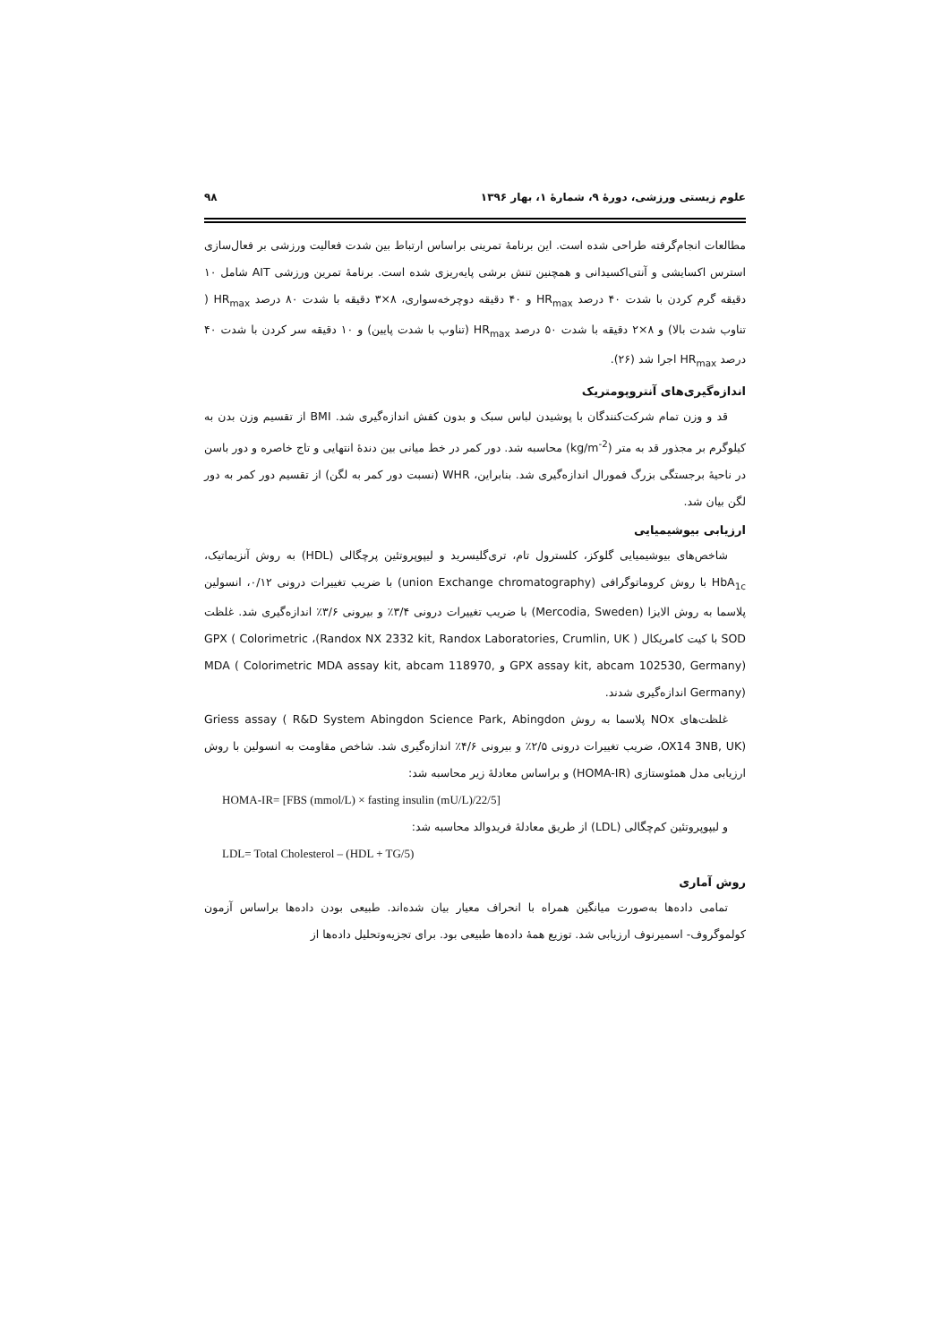علوم زیستی ورزشی، دورهٔ ۹، شمارهٔ ۱، بهار ۱۳۹۶ ۹۸
مطالعات انجام‌گرفته طراحی شده است. این برنامهٔ تمرینی براساس ارتباط بین شدت فعالیت ورزشی بر فعال‌سازی استرس اکسایشی و آنتی‌اکسیدانی و همچنین تنش برشی پایه‌ریزی شده است. برنامهٔ تمرین ورزشی AIT شامل ۱۰ دقیقه گرم کردن با شدت ۴۰ درصد HR<sub>max</sub> و ۴۰ دقیقه دوچرخه‌سواری، ۸×۳ دقیقه با شدت ۸۰ درصد HR<sub>max</sub> ( تناوب شدت بالا) و ۸×۲ دقیقه با شدت ۵۰ درصد HR<sub>max</sub> (تناوب با شدت پایین) و ۱۰ دقیقه سر کردن با شدت ۴۰ درصد HR<sub>max</sub> اجرا شد (۲۶).
اندازه‌گیری‌های آنتروپومتریک
قد و وزن تمام شرکت‌کنندگان با پوشیدن لباس سبک و بدون کفش اندازه‌گیری شد. BMI از تقسیم وزن بدن به کیلوگرم بر مجذور قد به متر (kg/m<sup>-2</sup>) محاسبه شد. دور کمر در خط میانی بین دندهٔ انتهایی و تاج خاصره و دور باسن در ناحیهٔ برجستگی بزرگ فمورال اندازه‌گیری شد. بنابراین، WHR (نسبت دور کمر به لگن) از تقسیم دور کمر به دور لگن بیان شد.
ارزیابی بیوشیمیایی
شاخص‌های بیوشیمیایی گلوکز، کلسترول تام، تری‌گلیسرید و لیپوپروتئین پرچگالی (HDL) به روش آنزیماتیک، HbA<sub>1c</sub> با روش کروماتوگرافی (union Exchange chromatography) با ضریب تغییرات درونی ۰/۱۲، انسولین پلاسما به روش الایزا (Mercodia, Sweden) با ضریب تغییرات درونی ۳/۴٪ و بیرونی ۳/۶٪ اندازه‌گیری شد. غلظت SOD با کیت کامریکال ( Randox NX 2332 kit, Randox Laboratories, Crumlin, UK)، GPX ( Colorimetric GPX assay kit, abcam 102530, Germany) و MDA ( Colorimetric MDA assay kit, abcam 118970, Germany) اندازه‌گیری شدند.
غلظت‌های NOx پلاسما به روش Griess assay ( R&D System Abingdon Science Park, Abingdon OX14 3NB, UK)، ضریب تغییرات درونی ۲/۵٪ و بیرونی ۴/۶٪ اندازه‌گیری شد. شاخص مقاومت به انسولین با روش ارزیابی مدل همئوستازی (HOMA-IR) و براساس معادلهٔ زیر محاسبه شد:
HOMA-IR= [FBS (mmol/L) × fasting insulin (mU/L)/22/5]
و لیپوپروتئین کم‌چگالی (LDL) از طریق معادلهٔ فریدوالد محاسبه شد:
LDL= Total Cholesterol – (HDL + TG/5)
روش آماری
تمامی داده‌ها به‌صورت میانگین همراه با انحراف معیار بیان شده‌اند. طبیعی بودن داده‌ها براساس آزمون کولموگروف- اسمیرنوف ارزیابی شد. توزیع همهٔ داده‌ها طبیعی بود. برای تجزیه‌وتحلیل داده‌ها از